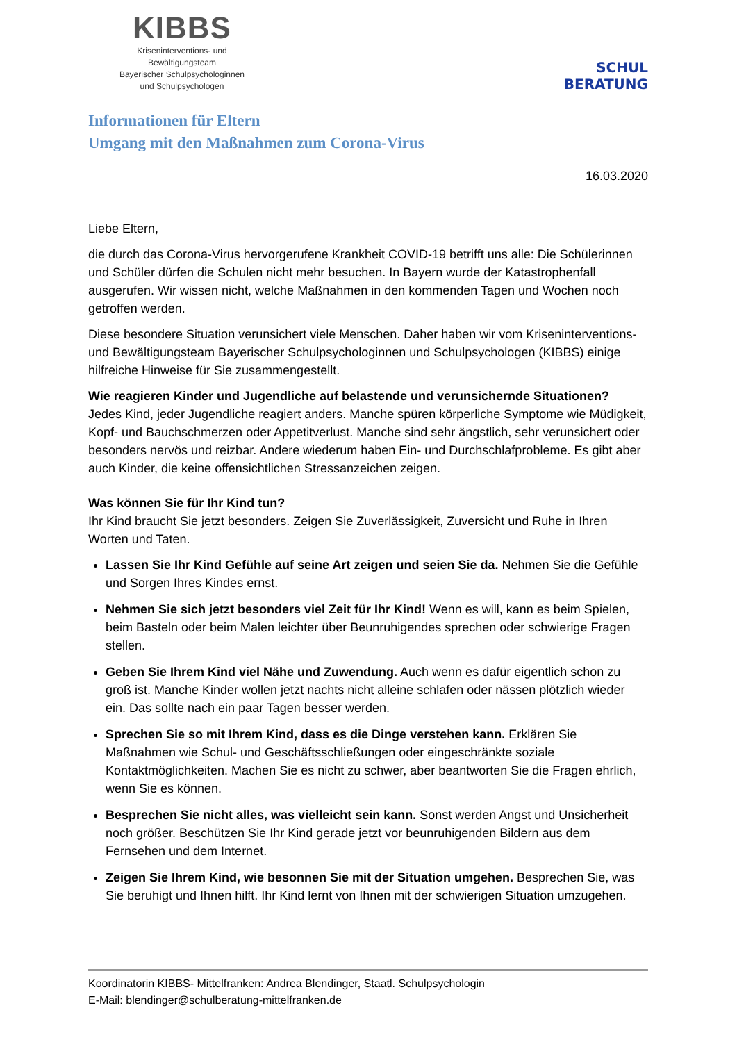KIBBS
Kriseninterventions- und
Bewältigungsteam
Bayerischer Schulpsychologinnen
und Schulpsychologen
SCHUL
BERATUNG
Informationen für Eltern
Umgang mit den Maßnahmen zum Corona-Virus
16.03.2020
Liebe Eltern,
die durch das Corona-Virus hervorgerufene Krankheit COVID-19 betrifft uns alle: Die Schülerinnen und Schüler dürfen die Schulen nicht mehr besuchen. In Bayern wurde der Katastrophenfall ausgerufen. Wir wissen nicht, welche Maßnahmen in den kommenden Tagen und Wochen noch getroffen werden.
Diese besondere Situation verunsichert viele Menschen. Daher haben wir vom Kriseninterventions- und Bewältigungsteam Bayerischer Schulpsychologinnen und Schulpsychologen (KIBBS) einige hilfreiche Hinweise für Sie zusammengestellt.
Wie reagieren Kinder und Jugendliche auf belastende und verunsichernde Situationen?
Jedes Kind, jeder Jugendliche reagiert anders. Manche spüren körperliche Symptome wie Müdigkeit, Kopf- und Bauchschmerzen oder Appetitverlust. Manche sind sehr ängstlich, sehr verunsichert oder besonders nervös und reizbar. Andere wiederum haben Ein- und Durchschlafprobleme. Es gibt aber auch Kinder, die keine offensichtlichen Stressanzeichen zeigen.
Was können Sie für Ihr Kind tun?
Ihr Kind braucht Sie jetzt besonders. Zeigen Sie Zuverlässigkeit, Zuversicht und Ruhe in Ihren Worten und Taten.
Lassen Sie Ihr Kind Gefühle auf seine Art zeigen und seien Sie da. Nehmen Sie die Gefühle und Sorgen Ihres Kindes ernst.
Nehmen Sie sich jetzt besonders viel Zeit für Ihr Kind! Wenn es will, kann es beim Spielen, beim Basteln oder beim Malen leichter über Beunruhigendes sprechen oder schwierige Fragen stellen.
Geben Sie Ihrem Kind viel Nähe und Zuwendung. Auch wenn es dafür eigentlich schon zu groß ist. Manche Kinder wollen jetzt nachts nicht alleine schlafen oder nässen plötzlich wieder ein. Das sollte nach ein paar Tagen besser werden.
Sprechen Sie so mit Ihrem Kind, dass es die Dinge verstehen kann. Erklären Sie Maßnahmen wie Schul- und Geschäftsschließungen oder eingeschränkte soziale Kontaktmöglichkeiten. Machen Sie es nicht zu schwer, aber beantworten Sie die Fragen ehrlich, wenn Sie es können.
Besprechen Sie nicht alles, was vielleicht sein kann. Sonst werden Angst und Unsicherheit noch größer. Beschützen Sie Ihr Kind gerade jetzt vor beunruhigenden Bildern aus dem Fernsehen und dem Internet.
Zeigen Sie Ihrem Kind, wie besonnen Sie mit der Situation umgehen. Besprechen Sie, was Sie beruhigt und Ihnen hilft. Ihr Kind lernt von Ihnen mit der schwierigen Situation umzugehen.
Koordinatorin KIBBS- Mittelfranken: Andrea Blendinger, Staatl. Schulpsychologin
E-Mail: blendinger@schulberatung-mittelfranken.de